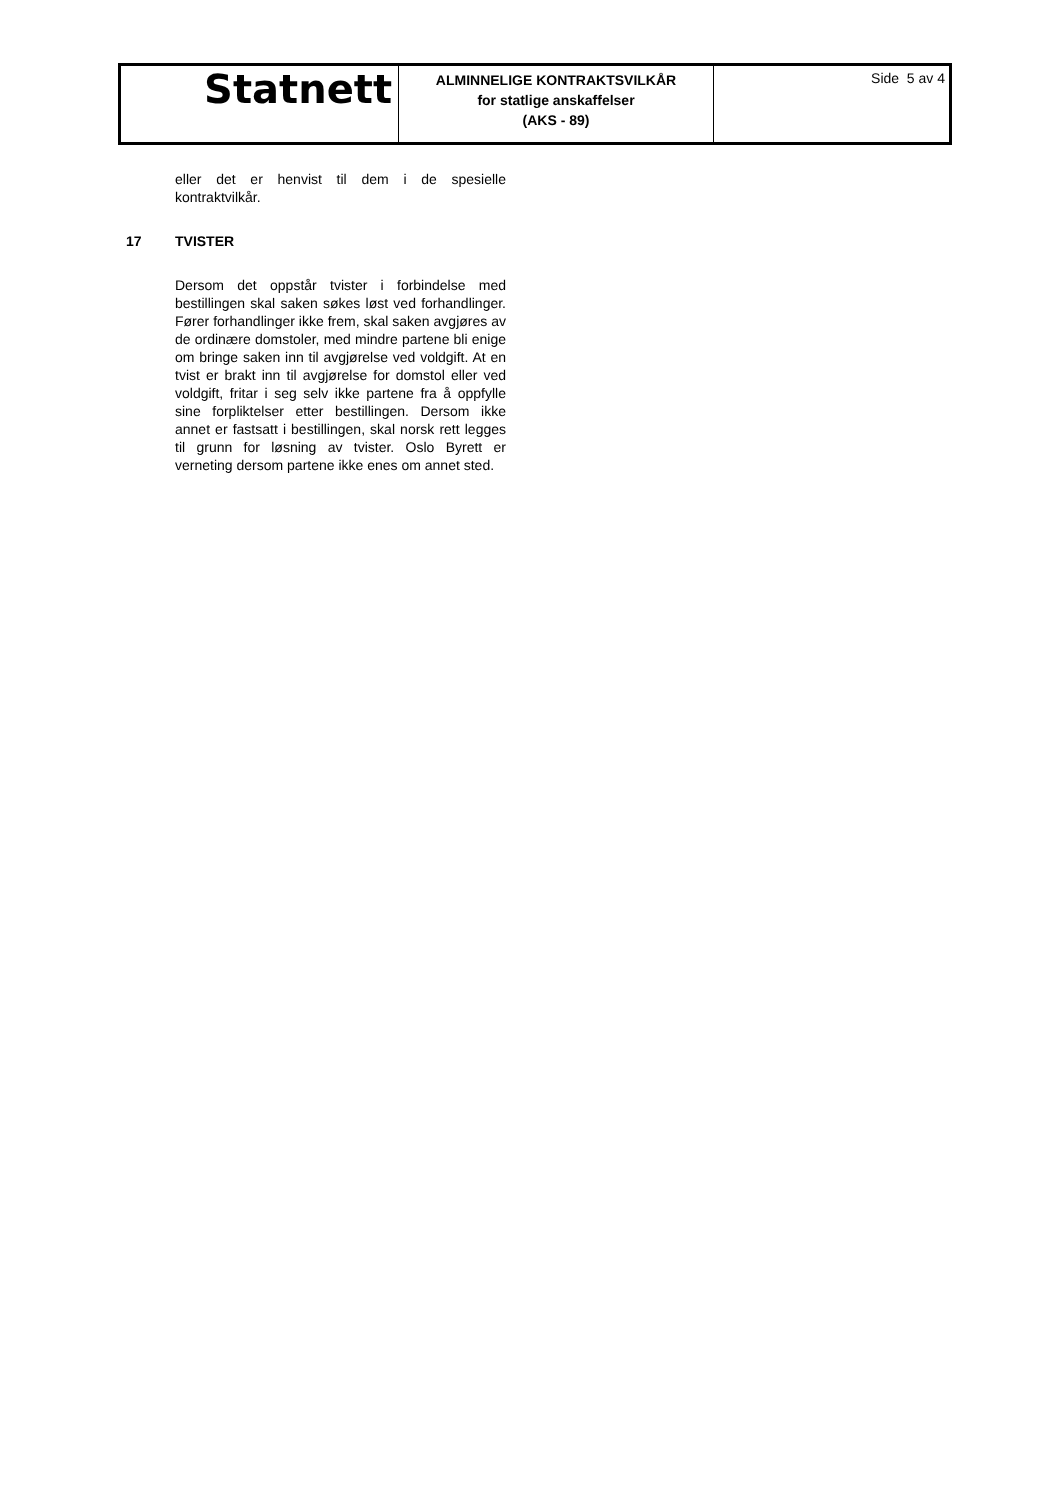| Statnett | ALMINNELIGE KONTRAKTSVILKÅR for statlige anskaffelser (AKS - 89) | Side 5 av 4 |
eller det er henvist til dem i de spesielle kontraktvilkår.
17 TVISTER
Dersom det oppstår tvister i forbindelse med bestillingen skal saken søkes løst ved forhandlinger. Fører forhandlinger ikke frem, skal saken avgjøres av de ordinære domstoler, med mindre partene bli enige om bringe saken inn til avgjørelse ved voldgift. At en tvist er brakt inn til avgjørelse for domstol eller ved voldgift, fritar i seg selv ikke partene fra å oppfylle sine forpliktelser etter bestillingen. Dersom ikke annet er fastsatt i bestillingen, skal norsk rett legges til grunn for løsning av tvister. Oslo Byrett er verneting dersom partene ikke enes om annet sted.